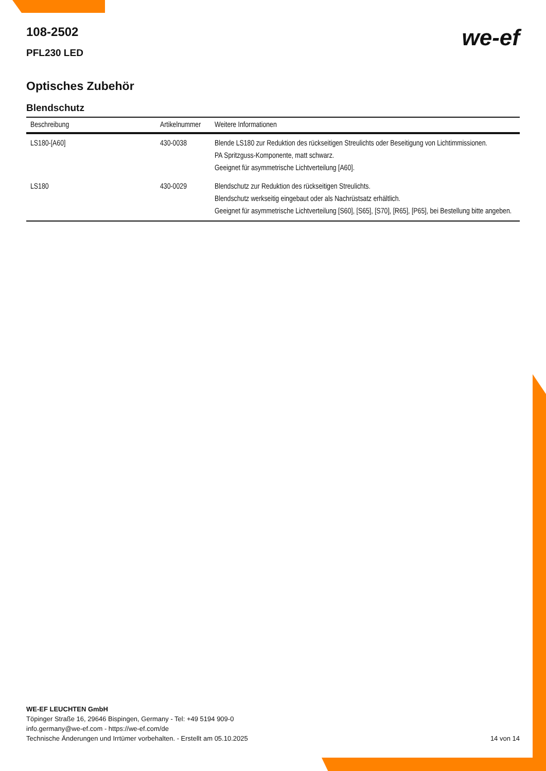we-ef
108-2502
PFL230 LED
Optisches Zubehör
Blendschutz
| Beschreibung | Artikelnummer | Weitere Informationen |
| --- | --- | --- |
| LS180-[A60] | 430-0038 | Blende LS180 zur Reduktion des rückseitigen Streulichts oder Beseitigung von Lichtimmissionen. PA Spritzguss-Komponente, matt schwarz. Geeignet für asymmetrische Lichtverteilung [A60]. |
| LS180 | 430-0029 | Blendschutz zur Reduktion des rückseitigen Streulichts. Blendschutz werkseitig eingebaut oder als Nachrüstsatz erhältlich. Geeignet für asymmetrische Lichtverteilung [S60], [S65], [S70], [R65], [P65], bei Bestellung bitte angeben. |
WE-EF LEUCHTEN GmbH
Töpinger Straße 16, 29646 Bispingen, Germany - Tel: +49 5194 909-0
info.germany@we-ef.com - https://we-ef.com/de
Technische Änderungen und Irrtümer vorbehalten. - Erstellt am 05.10.2025 14 von 14